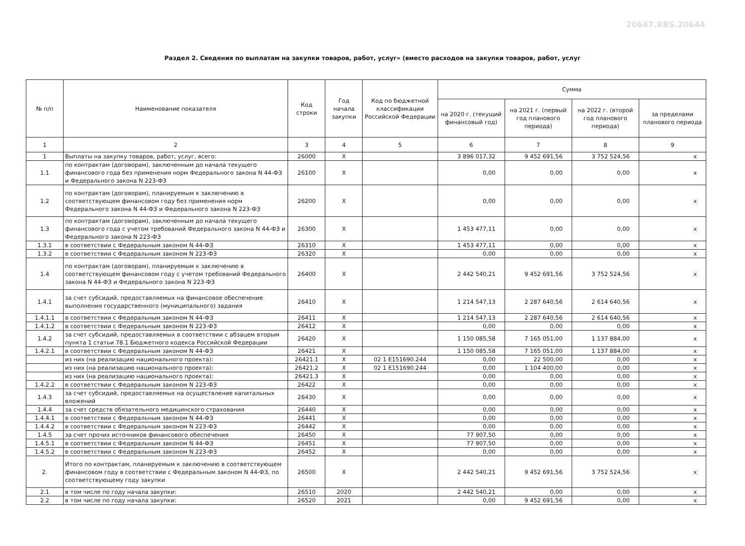20647.RBS.20644
Раздел 2. Сведения по выплатам на закупки товаров, работ, услуг» (вместо расходов на закупки товаров, работ, услуг
| № п/п | Наименование показателя | Код строки | Год начала закупки | Код по бюджетной классификации Российской Федерации | Сумма | | | |
| --- | --- | --- | --- | --- | --- | --- | --- | --- |
| | | | | | на 2020 г. (текущий финансовый год) | на 2021 г. (первый год планового периода) | на 2022 г. (второй год планового периода) | за пределами планового периода |
| 1 | 2 | 3 | 4 | 5 | 6 | 7 | 8 | 9 |
| 1 | Выплаты на закупку товаров, работ, услуг, всего: | 26000 | X | | 3 896 017,32 | 9 452 691,56 | 3 752 524,56 | x |
| 1.1 | по контрактам (договорам), заключенным до начала текущего финансового года без применения норм Федерального закона N 44-ФЗ и Федерального закона N 223-ФЗ | 26100 | X | | 0,00 | 0,00 | 0,00 | x |
| 1.2 | по контрактам (договорам), планируемым к заключению в соответствующем финансовом году без применения норм Федерального закона N 44-ФЗ и Федерального закона N 223-ФЗ | 26200 | X | | 0,00 | 0,00 | 0,00 | x |
| 1.3 | по контрактам (договорам), заключенным до начала текущего финансового года с учетом требований Федерального закона N 44-ФЗ и Федерального закона N 223-ФЗ | 26300 | X | | 1 453 477,11 | 0,00 | 0,00 | x |
| 1.3.1 | в соответствии с Федеральным законом N 44-ФЗ | 26310 | X | | 1 453 477,11 | 0,00 | 0,00 | x |
| 1.3.2 | в соответствии с Федеральным законом N 223-ФЗ | 26320 | X | | 0,00 | 0,00 | 0,00 | x |
| 1.4 | по контрактам (договорам), планируемым к заключению в соответствующем финансовом году с учетом требований Федерального закона N 44-ФЗ и Федерального закона N 223-ФЗ | 26400 | X | | 2 442 540,21 | 9 452 691,56 | 3 752 524,56 | x |
| 1.4.1 | за счет субсидий, предоставляемых на финансовое обеспечение выполнения государственного (муниципального) задания | 26410 | X | | 1 214 547,13 | 2 287 640,56 | 2 614 640,56 | x |
| 1.4.1.1 | в соответствии с Федеральным законом N 44-ФЗ | 26411 | X | | 1 214 547,13 | 2 287 640,56 | 2 614 640,56 | x |
| 1.4.1.2 | в соответствии с Федеральным законом N 223-ФЗ | 26412 | X | | 0,00 | 0,00 | 0,00 | x |
| 1.4.2 | за счет субсидий, предоставляемых в соответствии с абзацем вторым пункта 1 статьи 78.1 Бюджетного кодекса Российской Федерации | 26420 | X | | 1 150 085,58 | 7 165 051,00 | 1 137 884,00 | x |
| 1.4.2.1 | в соответствии с Федеральным законом N 44-ФЗ | 26421 | X | | 1 150 085,58 | 7 165 051,00 | 1 137 884,00 | x |
| | из них (на реализацию национального проекта): | 26421.1 | X | 02 1 E151690.244 | 0,00 | 22 500,00 | 0,00 | x |
| | из них (на реализацию национального проекта): | 26421.2 | X | 02 1 E151690.244 | 0,00 | 1 104 400,00 | 0,00 | x |
| | из них (на реализацию национального проекта): | 26421.3 | X | | 0,00 | 0,00 | 0,00 | x |
| 1.4.2.2 | в соответствии с Федеральным законом N 223-ФЗ | 26422 | X | | 0,00 | 0,00 | 0,00 | x |
| 1.4.3 | за счет субсидий, предоставляемых на осуществление капитальных вложений | 26430 | X | | 0,00 | 0,00 | 0,00 | x |
| 1.4.4 | за счет средств обязательного медицинского страхования | 26440 | X | | 0,00 | 0,00 | 0,00 | x |
| 1.4.4.1 | в соответствии с Федеральным законом N 44-ФЗ | 26441 | X | | 0,00 | 0,00 | 0,00 | x |
| 1.4.4.2 | в соответствии с Федеральным законом N 223-ФЗ | 26442 | X | | 0,00 | 0,00 | 0,00 | x |
| 1.4.5 | за счет прочих источников финансового обеспечения | 26450 | X | | 77 907,50 | 0,00 | 0,00 | x |
| 1.4.5.1 | в соответствии с Федеральным законом N 44-ФЗ | 26451 | X | | 77 907,50 | 0,00 | 0,00 | x |
| 1.4.5.2 | в соответствии с Федеральным законом N 223-ФЗ | 26452 | X | | 0,00 | 0,00 | 0,00 | x |
| 2. | Итого по контрактам, планируемым к заключению в соответствующем финансовом году в соответствии с Федеральным законом N 44-ФЗ, по соответствующему году закупки | 26500 | X | | 2 442 540,21 | 9 452 691,56 | 3 752 524,56 | x |
| 2.1 | в том числе по году начала закупки: | 26510 | 2020 | | 2 442 540,21 | 0,00 | 0,00 | x |
| 2.2 | в том числе по году начала закупки: | 26520 | 2021 | | 0,00 | 9 452 691,56 | 0,00 | x |